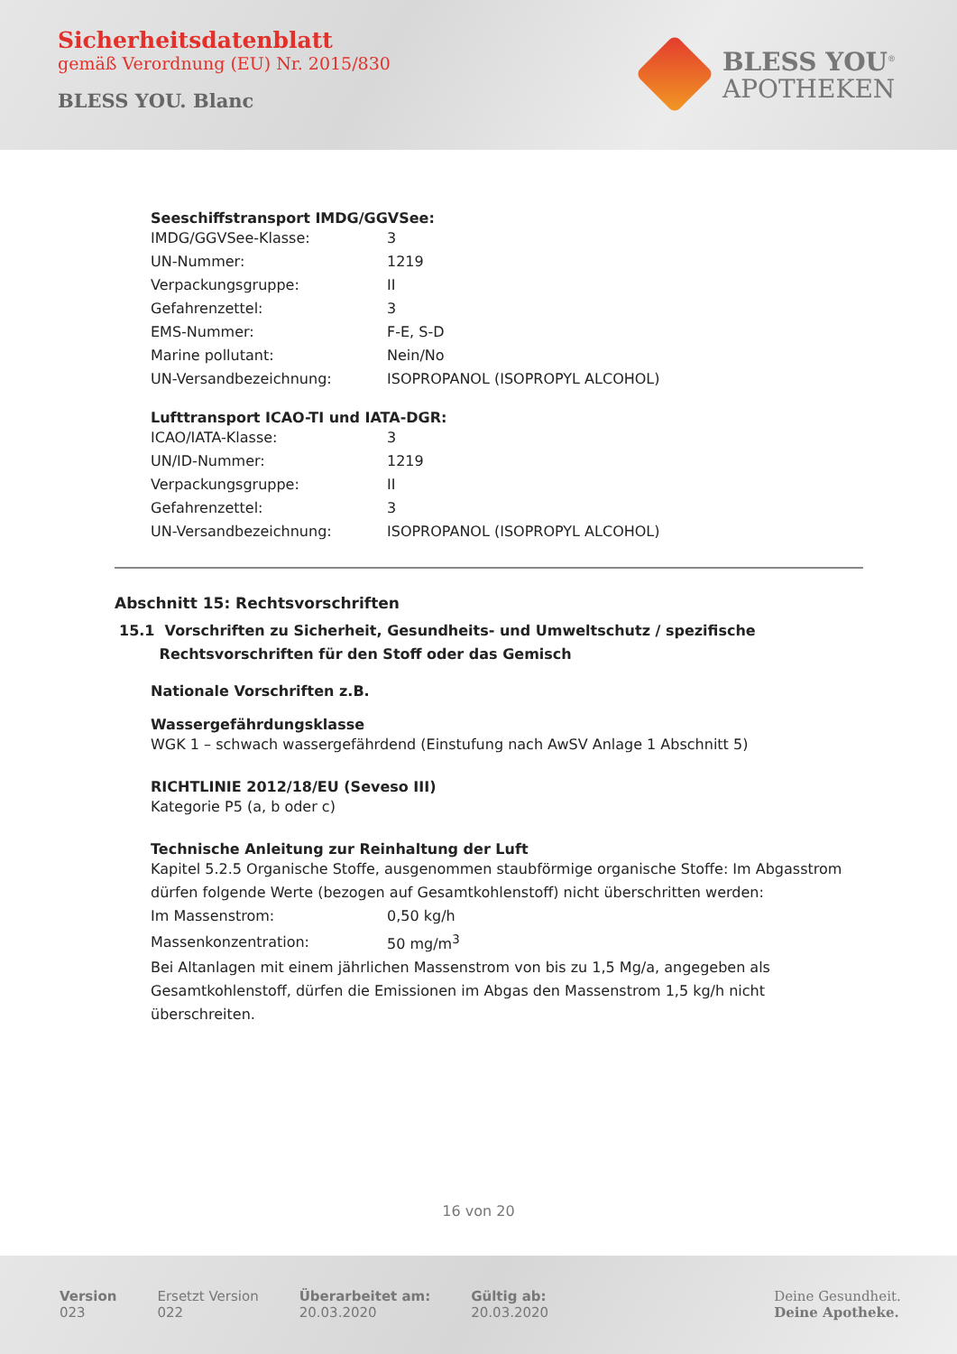Sicherheitsdatenblatt
gemäß Verordnung (EU) Nr. 2015/830
BLESS YOU. Blanc
BLESS YOU<sup>®</sup>
APOTHEKEN
Seeschiffstransport IMDG/GGVSee:
| IMDG/GGVSee-Klasse: | 3 |
| UN-Nummer: | 1219 |
| Verpackungsgruppe: | II |
| Gefahrenzettel: | 3 |
| EMS-Nummer: | F-E, S-D |
| Marine pollutant: | Nein/No |
| UN-Versandbezeichnung: | ISOPROPANOL (ISOPROPYL ALCOHOL) |
Lufttransport ICAO-TI und IATA-DGR:
| ICAO/IATA-Klasse: | 3 |
| UN/ID-Nummer: | 1219 |
| Verpackungsgruppe: | II |
| Gefahrenzettel: | 3 |
| UN-Versandbezeichnung: | ISOPROPANOL (ISOPROPYL ALCOHOL) |
Abschnitt 15: Rechtsvorschriften
15.1 Vorschriften zu Sicherheit, Gesundheits- und Umweltschutz / spezifische
Rechtsvorschriften für den Stoff oder das Gemisch
Nationale Vorschriften z.B.
Wassergefährdungsklasse
WGK 1 – schwach wassergefährdend (Einstufung nach AwSV Anlage 1 Abschnitt 5)
RICHTLINIE 2012/18/EU (Seveso III)
Kategorie P5 (a, b oder c)
Technische Anleitung zur Reinhaltung der Luft
Kapitel 5.2.5 Organische Stoffe, ausgenommen staubförmige organische Stoffe: Im Abgasstrom dürfen folgende Werte (bezogen auf Gesamtkohlenstoff) nicht überschritten werden:
| Im Massenstrom: | 0,50 kg/h |
| Massenkonzentration: | 50 mg/m<sup>3</sup> |
Bei Altanlagen mit einem jährlichen Massenstrom von bis zu 1,5 Mg/a, angegeben als Gesamtkohlenstoff, dürfen die Emissionen im Abgas den Massenstrom 1,5 kg/h nicht überschreiten.
16 von 20
Version
023
Ersetzt Version
022
Überarbeitet am:
20.03.2020
Gültig ab:
20.03.2020
Deine Gesundheit.
Deine Apotheke.